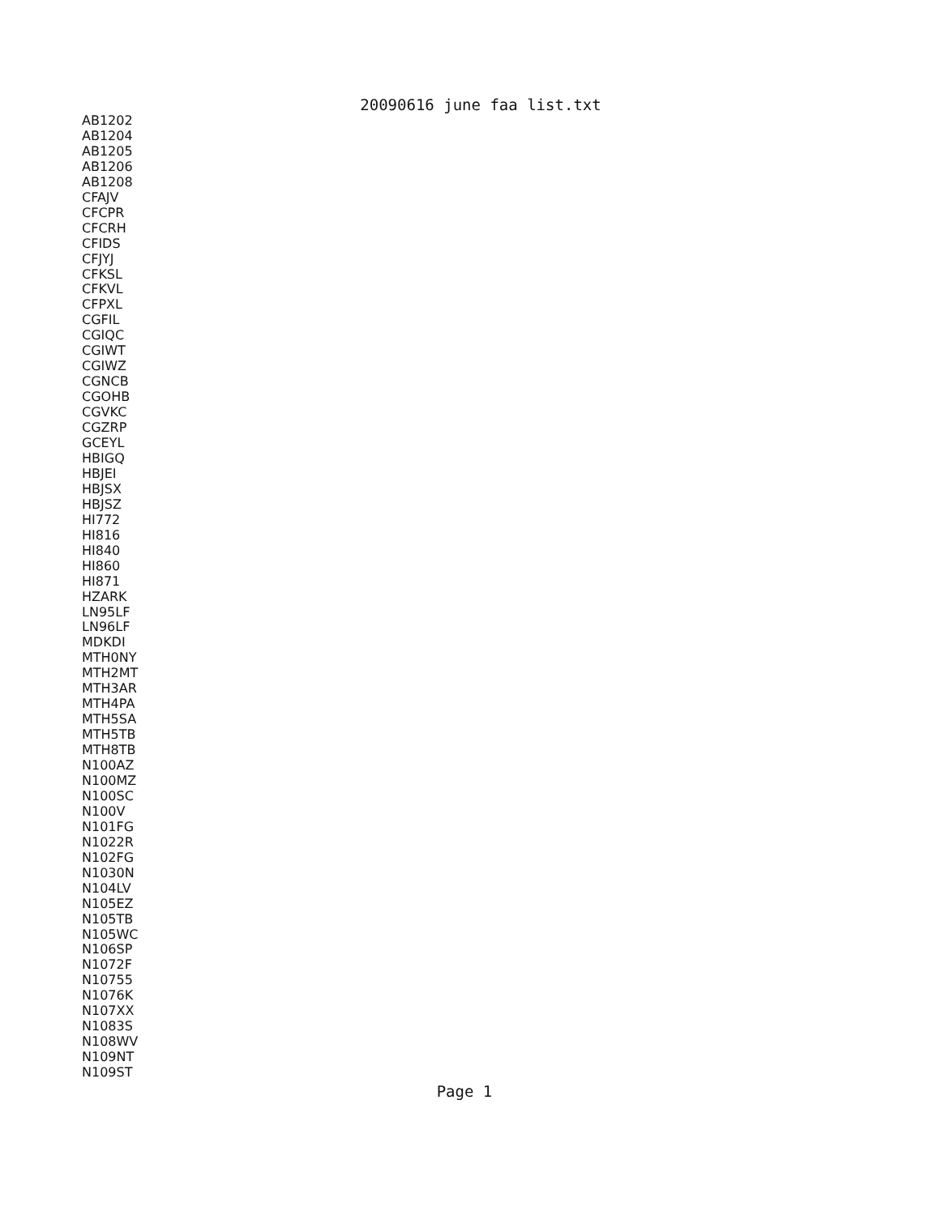20090616 june faa list.txt
AB1202
AB1204
AB1205
AB1206
AB1208
CFAJV
CFCPR
CFCRH
CFIDS
CFJYJ
CFKSL
CFKVL
CFPXL
CGFIL
CGIQC
CGIWT
CGIWZ
CGNCB
CGOHB
CGVKC
CGZRP
GCEYL
HBIGQ
HBJEI
HBJSX
HBJSZ
HI772
HI816
HI840
HI860
HI871
HZARK
LN95LF
LN96LF
MDKDI
MTH0NY
MTH2MT
MTH3AR
MTH4PA
MTH5SA
MTH5TB
MTH8TB
N100AZ
N100MZ
N100SC
N100V
N101FG
N1022R
N102FG
N1030N
N104LV
N105EZ
N105TB
N105WC
N106SP
N1072F
N10755
N1076K
N107XX
N1083S
N108WV
N109NT
N109ST
Page 1